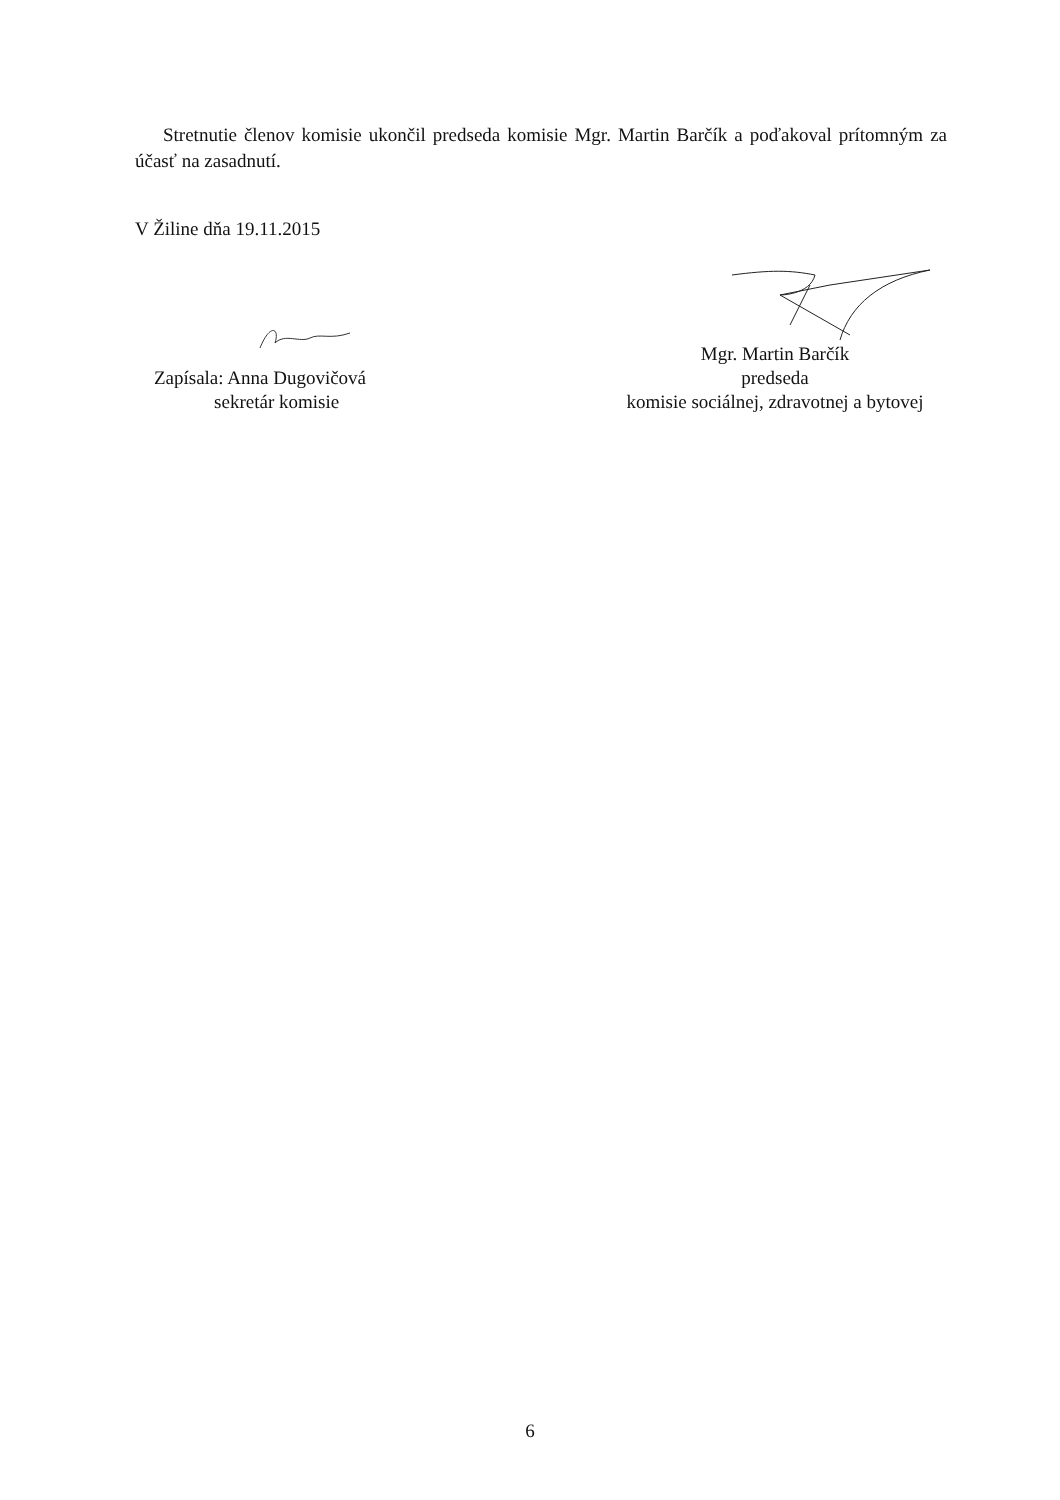Stretnutie členov komisie ukončil predseda komisie Mgr. Martin Barčík a poďakoval prítomným za účasť na zasadnutí.
V Žiline dňa 19.11.2015
Zapísala: Anna Dugovičová
sekretár komisie
Mgr. Martin Barčík
predseda
komisie sociálnej, zdravotnej a bytovej
6